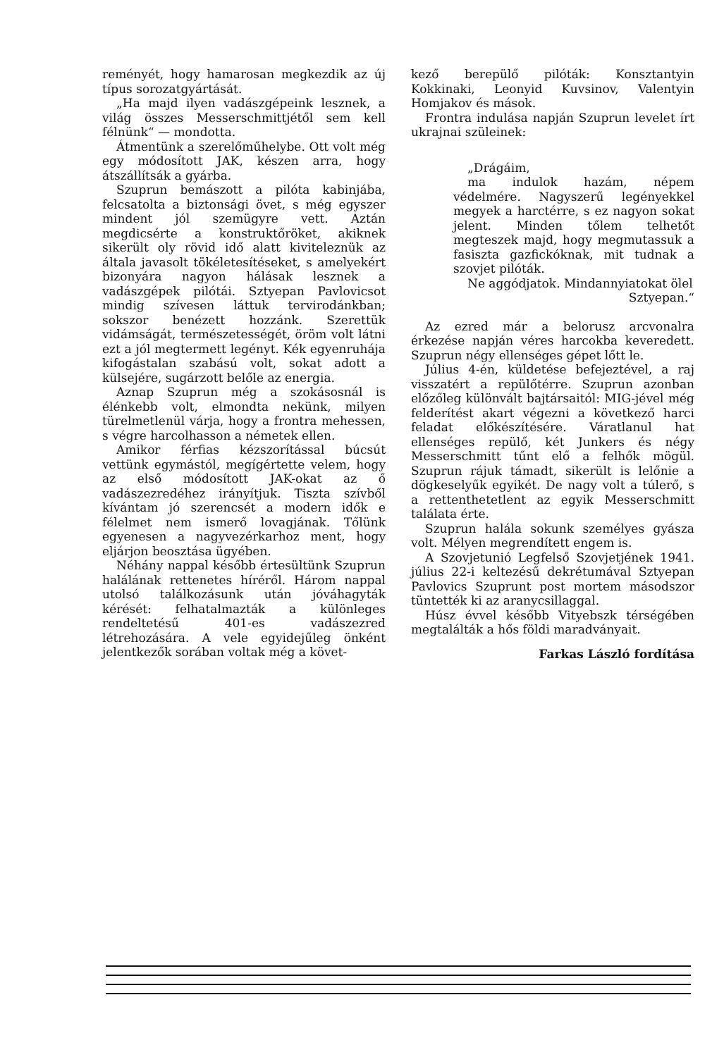reményét, hogy hamarosan megkezdik az új típus sorozatgyártását.
„Ha majd ilyen vadászgépeink lesznek, a világ összes Messerschmittjétől sem kell félnünk“ — mondotta.
Átmentünk a szerelőműhelybe. Ott volt még egy módosított JAK, készen arra, hogy átszállítsák a gyárba.
Szuprun bemászott a pilóta kabinjába, felcsatolta a biztonsági övet, s még egyszer mindent jól szemügyre vett. Aztán megdicsérte a konstruktőröket, akiknek sikerült oly rövid idő alatt kiviteleznük az általa javasolt tökéletesítéseket, s amelyekért bizonyára nagyon hálásak lesznek a vadászgépek pilótái. Sztyepan Pavlovicsot mindig szívesen láttuk tervirodánkban; sokszor benézett hozzánk. Szerettük vidámságát, természetességét, öröm volt látni ezt a jól megtermett legényt. Kék egyenruhája kifogástalan szabású volt, sokat adott a külsejére, sugárzott belőle az energia.
Aznap Szuprun még a szokásosnál is élénkebb volt, elmondta nekünk, milyen türelmetlenül várja, hogy a frontra mehessen, s végre harcolhasson a németek ellen.
Amikor férfias kézszorítással búcsút vettünk egymástól, megígértette velem, hogy az első módosított JAK-okat az ő vadászezredéhez irányítjuk. Tiszta szívből kívántam jó szerencsét a modern idők e félelmet nem ismerő lovagjának. Tőlünk egyenesen a nagyvezérkarhoz ment, hogy eljárjon beosztása ügyében.
Néhány nappal később értesültünk Szuprun halálának rettenetes híréről. Három nappal utolsó találkozásunk után jóváhagyták kérését: felhatalmazták a különleges rendeltetésű 401-es vadászezred létrehozására. A vele egyidejűleg önként jelentkezők sorában voltak még a követ-
kező berepülő pilóták: Konsztantyin Kokkinaki, Leonyid Kuvsinov, Valentyin Homjakov és mások.
Frontra indulása napján Szuprun levelet írt ukrajnai szüleinek:
„Drágáim,
ma indulok hazám, népem védelmére. Nagyszerű legényekkel megyek a harctérre, s ez nagyon sokat jelent. Minden tőlem telhetőt megteszek majd, hogy megmutassuk a fasiszta gazfickóknak, mit tudnak a szovjet pilóták.
Ne aggódjatok. Mindannyiatokat ölel
Sztyepan.“
Az ezred már a belorusz arcvonalra érkezése napján véres harcokba keveredett. Szuprun négy ellenséges gépet lőtt le.
Július 4-én, küldetése befejeztével, a raj visszatért a repülőtérre. Szuprun azonban előzőleg különvált bajtársaitól: MIG-jével még felderítést akart végezni a következő harci feladat előkészítésére. Váratlanul hat ellenséges repülő, két Junkers és négy Messerschmitt tűnt elő a felhők mögül. Szuprun rájuk támadt, sikerült is lelőnie a dögkeselyűk egyikét. De nagy volt a túlerő, s a rettenthetetlent az egyik Messerschmitt találata érte.
Szuprun halála sokunk személyes gyásza volt. Mélyen megrendített engem is.
A Szovjetunió Legfelső Szovjetjének 1941. július 22-i keltezésű dekrétumával Sztyepan Pavlovics Szuprunt post mortem másodszor tüntették ki az aranycsillaggal.
Húsz évvel később Vityebszk térségében megtalálták a hős földi maradványait.
Farkas László fordítása